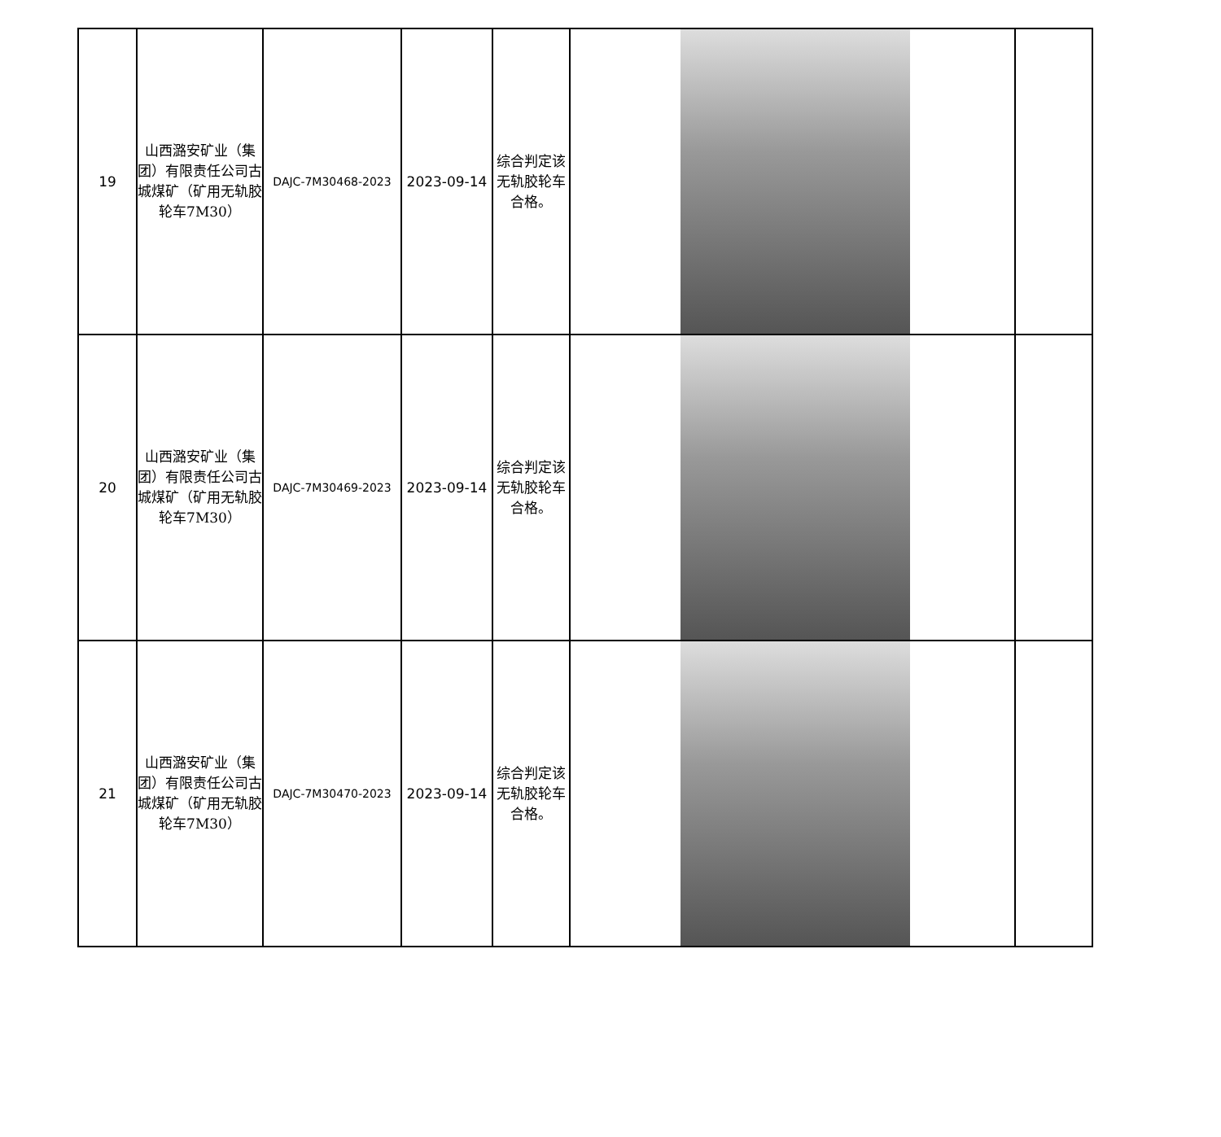| 19 | 山西潞安矿业（集团）有限责任公司古城煤矿（矿用无轨胶轮车7M30） | DAJC-7M30468-2023 | 2023-09-14 | 综合判定该无轨胶轮车合格。 | | |
| 20 | 山西潞安矿业（集团）有限责任公司古城煤矿（矿用无轨胶轮车7M30） | DAJC-7M30469-2023 | 2023-09-14 | 综合判定该无轨胶轮车合格。 | | |
| 21 | 山西潞安矿业（集团）有限责任公司古城煤矿（矿用无轨胶轮车7M30） | DAJC-7M30470-2023 | 2023-09-14 | 综合判定该无轨胶轮车合格。 | | |